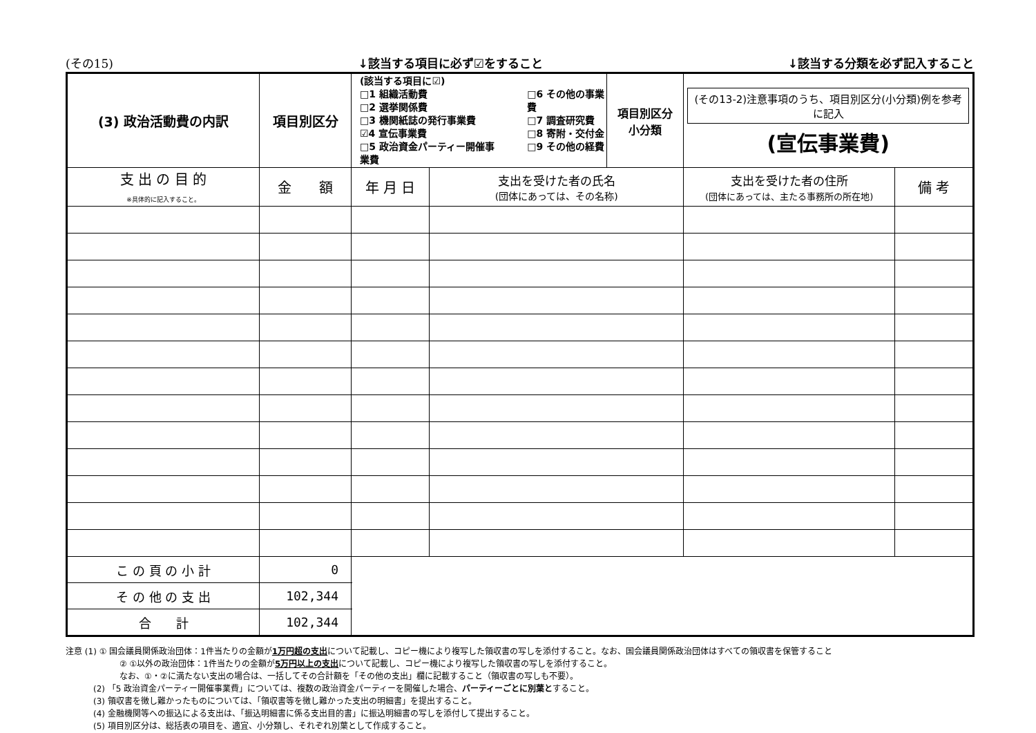(その15) ↓該当する項目に必ず☑をすること ↓該当する分類を必ず記入すること
| (3) 政治活動費の内訳 | 項目別区分 | (該当する項目に☑) □1 組織活動費 □2 選挙関係費 □3 機関紙誌の発行事業費 ☑4 宣伝事業費 □5 政治資金パーティー開催事業費 □6 その他の事業費 □7 調査研究費 □8 寄附・交付金 □9 その他の経費 | | | 項目別区分 小分類 | (その13-2)注意事項のうち、項目別区分(小分類)例を参考に記入 (宣伝事業費) | |
| 支 出 の 目 的 ※具体的に記入すること。 | 金 額 | | 年 月 日 | 支出を受けた者の氏名 (団体にあっては、その名称) | | 支出を受けた者の住所 (団体にあっては、主たる事務所の所在地) | 備 考 |
| こ の 頁 の 小 計 | 0 | | | | | | |
| そ の 他 の 支 出 | 102,344 | | | | | | |
| 合 計 | 102,344 | | | | | | |
注意 (1) ① 国会議員関係政治団体：1件当たりの金額が1万円超の支出について記載し、コピー機により複写した領収書の写しを添付すること。なお、国会議員関係政治団体はすべての領収書を保管すること
② ①以外の政治団体：1件当たりの金額が5万円以上の支出について記載し、コピー機により複写した領収書の写しを添付すること。
なお、①・②に満たない支出の場合は、一括してその合計額を「その他の支出」欄に記載すること（領収書の写しも不要）。
(2) 「5 政治資金パーティー開催事業費」については、複数の政治資金パーティーを開催した場合、パーティーごとに別葉とすること。
(3) 領収書を徴し難かったものについては、「領収書等を徴し難かった支出の明細書」を提出すること。
(4) 金融機関等への振込による支出は、「振込明細書に係る支出目的書」に振込明細書の写しを添付して提出すること。
(5) 項目別区分は、総括表の項目を、適宜、小分類し、それぞれ別葉として作成すること。